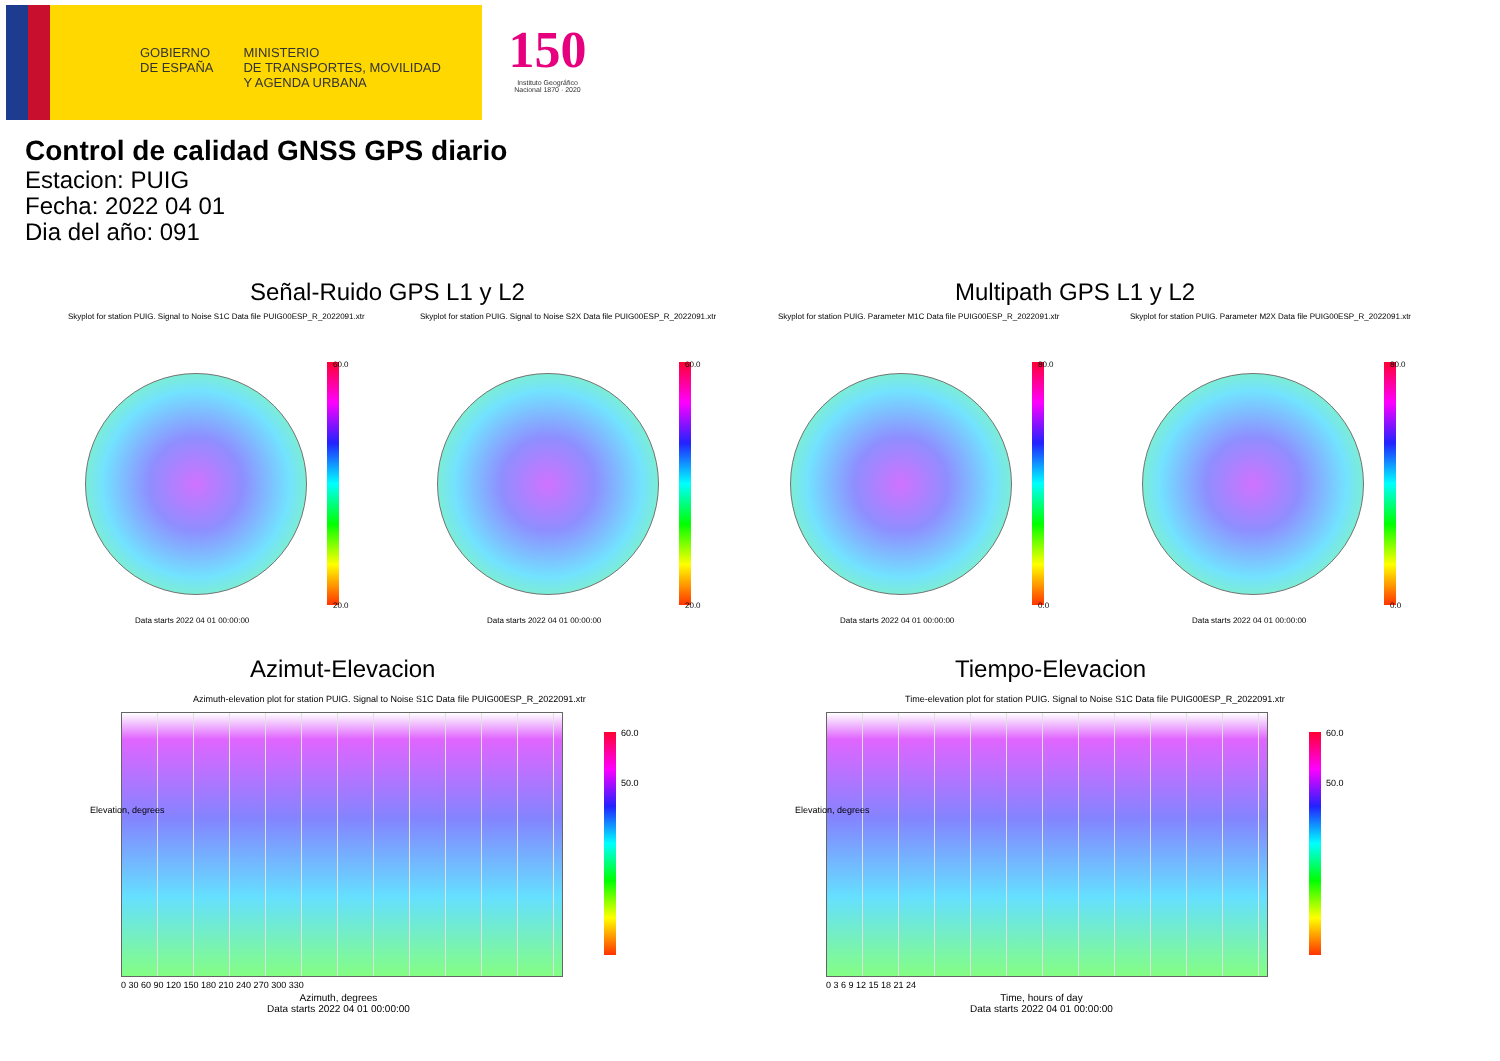GOBIERNO
DE ESPAÑA
MINISTERIO
DE TRANSPORTES, MOVILIDAD
Y AGENDA URBANA
150
Instituto Geográfico
Nacional 1870 · 2020
Control de calidad GNSS GPS diario
Estacion: PUIG
Fecha: 2022 04 01
Dia del año: 091
Señal-Ruido GPS L1 y L2 Multipath GPS L1 y L2
Skyplot for station PUIG. Signal to Noise S1C Data file PUIG00ESP_R_2022091.xtr
Skyplot for station PUIG. Signal to Noise S2X Data file PUIG00ESP_R_2022091.xtr
Skyplot for station PUIG. Parameter M1C Data file PUIG00ESP_R_2022091.xtr
Skyplot for station PUIG. Parameter M2X Data file PUIG00ESP_R_2022091.xtr
60.0
20.0
60.0
20.0
80.0
0.0
80.0
0.0
Data starts 2022 04 01 00:00:00
Data starts 2022 04 01 00:00:00
Data starts 2022 04 01 00:00:00
Data starts 2022 04 01 00:00:00
Azimut-Elevacion Tiempo-Elevacion
Azimuth-elevation plot for station PUIG. Signal to Noise S1C Data file PUIG00ESP_R_2022091.xtr
Time-elevation plot for station PUIG. Signal to Noise S1C Data file PUIG00ESP_R_2022091.xtr
60.0
50.0
60.0
50.0
0 30 60 90 120 150 180 210 240 270 300 330
0 3 6 9 12 15 18 21 24
Elevation, degrees Elevation, degrees
Azimuth, degrees
Data starts 2022 04 01 00:00:00
Time, hours of day
Data starts 2022 04 01 00:00:00